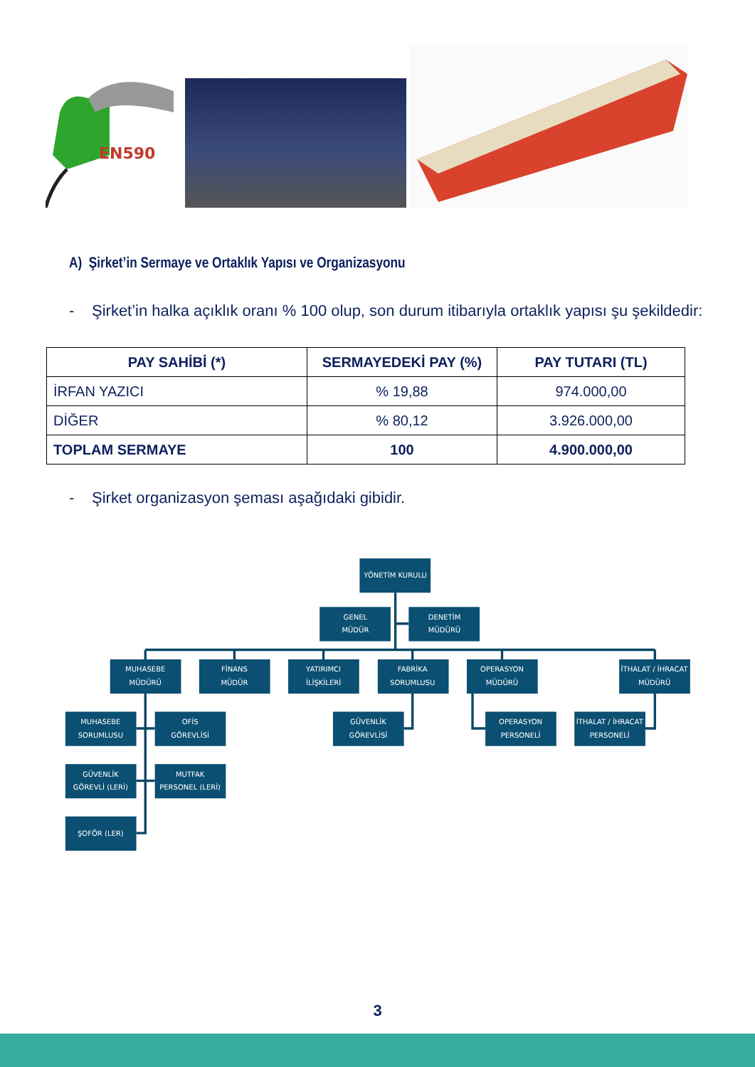EN590
A) Şirket’in Sermaye ve Ortaklık Yapısı ve Organizasyonu
- Şirket’in halka açıklık oranı % 100 olup, son durum itibarıyla ortaklık yapısı şu şekildedir:
| PAY SAHİBİ (*) | SERMAYEDEKİ PAY (%) | PAY TUTARI (TL) |
| --- | --- | --- |
| İRFAN YAZICI | % 19,88 | 974.000,00 |
| DİĞER | % 80,12 | 3.926.000,00 |
| TOPLAM SERMAYE | 100 | 4.900.000,00 |
- Şirket organizasyon şeması aşağıdaki gibidir.
YÖNETİM KURULU
GENEL
MÜDÜR
DENETİM
MÜDÜRÜ
MUHASEBE
MÜDÜRÜ
FİNANS
MÜDÜR
YATIRIMCI
İLİŞKİLERİ
FABRİKA
SORUMLUSU
OPERASYON
MÜDÜRÜ
İTHALAT / İHRACAT
MÜDÜRÜ
MUHASEBE
SORUMLUSU
OFİS
GÖREVLİSİ
GÜVENLİK
GÖREVLİSİ
OPERASYON
PERSONELİ
İTHALAT / İHRACAT
PERSONELİ
GÜVENLİK
GÖREVLİ (LERİ)
MUTFAK
PERSONEL (LERİ)
ŞOFÖR (LER)
3